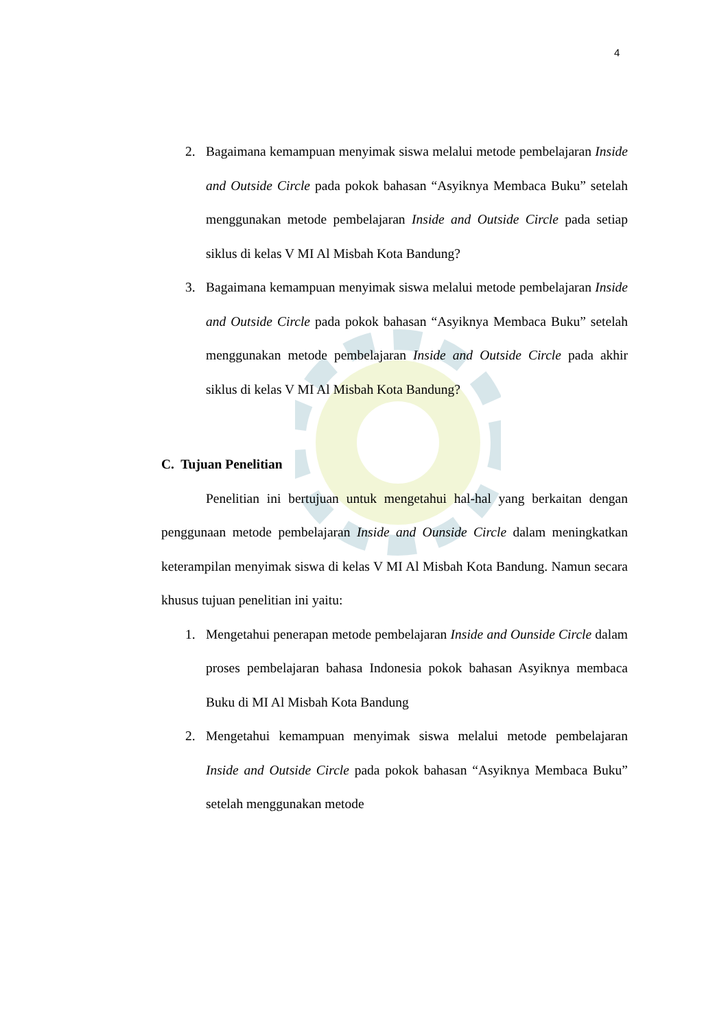4
2. Bagaimana kemampuan menyimak siswa melalui metode pembelajaran Inside and Outside Circle pada pokok bahasan “Asyiknya Membaca Buku” setelah menggunakan metode pembelajaran Inside and Outside Circle pada setiap siklus di kelas V MI Al Misbah Kota Bandung?
3. Bagaimana kemampuan menyimak siswa melalui metode pembelajaran Inside and Outside Circle pada pokok bahasan “Asyiknya Membaca Buku” setelah menggunakan metode pembelajaran Inside and Outside Circle pada akhir siklus di kelas V MI Al Misbah Kota Bandung?
C. Tujuan Penelitian
Penelitian ini bertujuan untuk mengetahui hal-hal yang berkaitan dengan penggunaan metode pembelajaran Inside and Ounside Circle dalam meningkatkan keterampilan menyimak siswa di kelas V MI Al Misbah Kota Bandung. Namun secara khusus tujuan penelitian ini yaitu:
1. Mengetahui penerapan metode pembelajaran Inside and Ounside Circle dalam proses pembelajaran bahasa Indonesia pokok bahasan Asyiknya membaca Buku di MI Al Misbah Kota Bandung
2. Mengetahui kemampuan menyimak siswa melalui metode pembelajaran Inside and Outside Circle pada pokok bahasan “Asyiknya Membaca Buku” setelah menggunakan metode